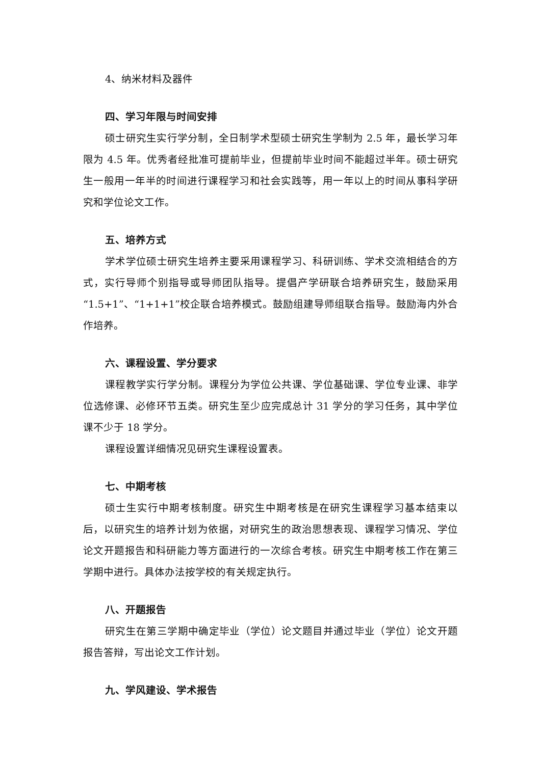4、纳米材料及器件
四、学习年限与时间安排
硕士研究生实行学分制，全日制学术型硕士研究生学制为 2.5 年，最长学习年限为 4.5 年。优秀者经批准可提前毕业，但提前毕业时间不能超过半年。硕士研究生一般用一年半的时间进行课程学习和社会实践等，用一年以上的时间从事科学研究和学位论文工作。
五、培养方式
学术学位硕士研究生培养主要采用课程学习、科研训练、学术交流相结合的方式，实行导师个别指导或导师团队指导。提倡产学研联合培养研究生，鼓励采用“1.5+1”、“1+1+1”校企联合培养模式。鼓励组建导师组联合指导。鼓励海内外合作培养。
六、课程设置、学分要求
课程教学实行学分制。课程分为学位公共课、学位基础课、学位专业课、非学位选修课、必修环节五类。研究生至少应完成总计 31 学分的学习任务，其中学位课不少于 18 学分。
课程设置详细情况见研究生课程设置表。
七、中期考核
硕士生实行中期考核制度。研究生中期考核是在研究生课程学习基本结束以后，以研究生的培养计划为依据，对研究生的政治思想表现、课程学习情况、学位论文开题报告和科研能力等方面进行的一次综合考核。研究生中期考核工作在第三学期中进行。具体办法按学校的有关规定执行。
八、开题报告
研究生在第三学期中确定毕业（学位）论文题目并通过毕业（学位）论文开题报告答辩，写出论文工作计划。
九、学风建设、学术报告